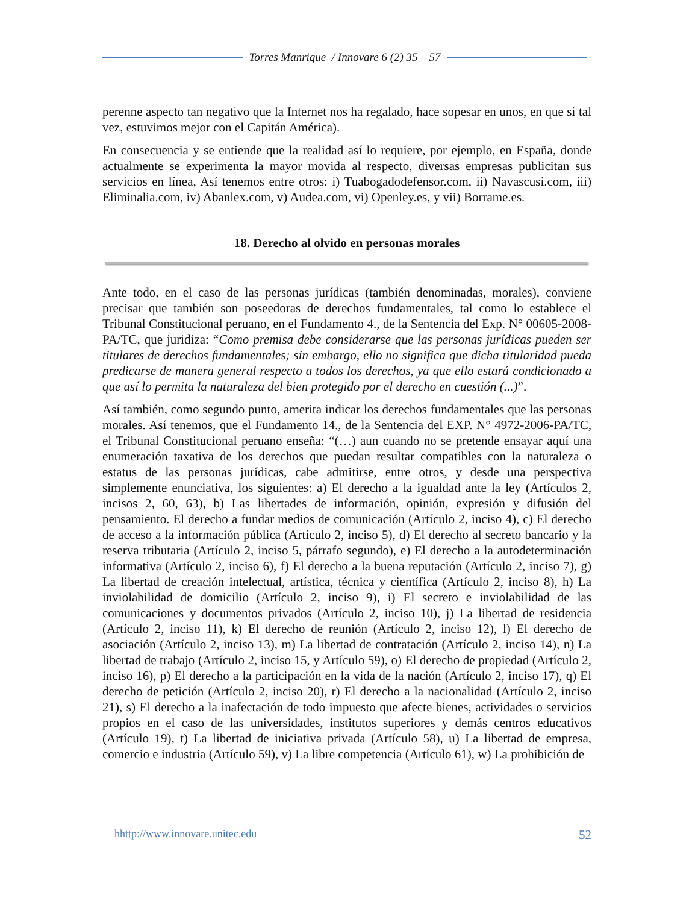Torres Manrique / Innovare 6 (2) 35 – 57
perenne aspecto tan negativo que la Internet nos ha regalado, hace sopesar en unos, en que si tal vez, estuvimos mejor con el Capitán América).
En consecuencia y se entiende que la realidad así lo requiere, por ejemplo, en España, donde actualmente se experimenta la mayor movida al respecto, diversas empresas publicitan sus servicios en línea, Así tenemos entre otros: i) Tuabogadodefensor.com, ii) Navascusi.com, iii) Eliminalia.com, iv) Abanlex.com, v) Audea.com, vi) Openley.es, y vii) Borrame.es.
18. Derecho al olvido en personas morales
Ante todo, en el caso de las personas jurídicas (también denominadas, morales), conviene precisar que también son poseedoras de derechos fundamentales, tal como lo establece el Tribunal Constitucional peruano, en el Fundamento 4., de la Sentencia del Exp. N° 00605-2008-PA/TC, que juridiza: “Como premisa debe considerarse que las personas jurídicas pueden ser titulares de derechos fundamentales; sin embargo, ello no significa que dicha titularidad pueda predicarse de manera general respecto a todos los derechos, ya que ello estará condicionado a que así lo permita la naturaleza del bien protegido por el derecho en cuestión (...)”.
Así también, como segundo punto, amerita indicar los derechos fundamentales que las personas morales. Así tenemos, que el Fundamento 14., de la Sentencia del EXP. N° 4972-2006-PA/TC, el Tribunal Constitucional peruano enseña: “(…) aun cuando no se pretende ensayar aquí una enumeración taxativa de los derechos que puedan resultar compatibles con la naturaleza o estatus de las personas jurídicas, cabe admitirse, entre otros, y desde una perspectiva simplemente enunciativa, los siguientes: a) El derecho a la igualdad ante la ley (Artículos 2, incisos 2, 60, 63), b) Las libertades de información, opinión, expresión y difusión del pensamiento. El derecho a fundar medios de comunicación (Artículo 2, inciso 4), c) El derecho de acceso a la información pública (Artículo 2, inciso 5), d) El derecho al secreto bancario y la reserva tributaria (Artículo 2, inciso 5, párrafo segundo), e) El derecho a la autodeterminación informativa (Artículo 2, inciso 6), f) El derecho a la buena reputación (Artículo 2, inciso 7), g) La libertad de creación intelectual, artística, técnica y científica (Artículo 2, inciso 8), h) La inviolabilidad de domicilio (Artículo 2, inciso 9), i) El secreto e inviolabilidad de las comunicaciones y documentos privados (Artículo 2, inciso 10), j) La libertad de residencia (Artículo 2, inciso 11), k) El derecho de reunión (Artículo 2, inciso 12), l) El derecho de asociación (Artículo 2, inciso 13), m) La libertad de contratación (Artículo 2, inciso 14), n) La libertad de trabajo (Artículo 2, inciso 15, y Artículo 59), o) El derecho de propiedad (Artículo 2, inciso 16), p) El derecho a la participación en la vida de la nación (Artículo 2, inciso 17), q) El derecho de petición (Artículo 2, inciso 20), r) El derecho a la nacionalidad (Artículo 2, inciso 21), s) El derecho a la inafectación de todo impuesto que afecte bienes, actividades o servicios propios en el caso de las universidades, institutos superiores y demás centros educativos (Artículo 19), t) La libertad de iniciativa privada (Artículo 58), u) La libertad de empresa, comercio e industria (Artículo 59), v) La libre competencia (Artículo 61), w) La prohibición de
hhttp://www.innovare.unitec.edu 52